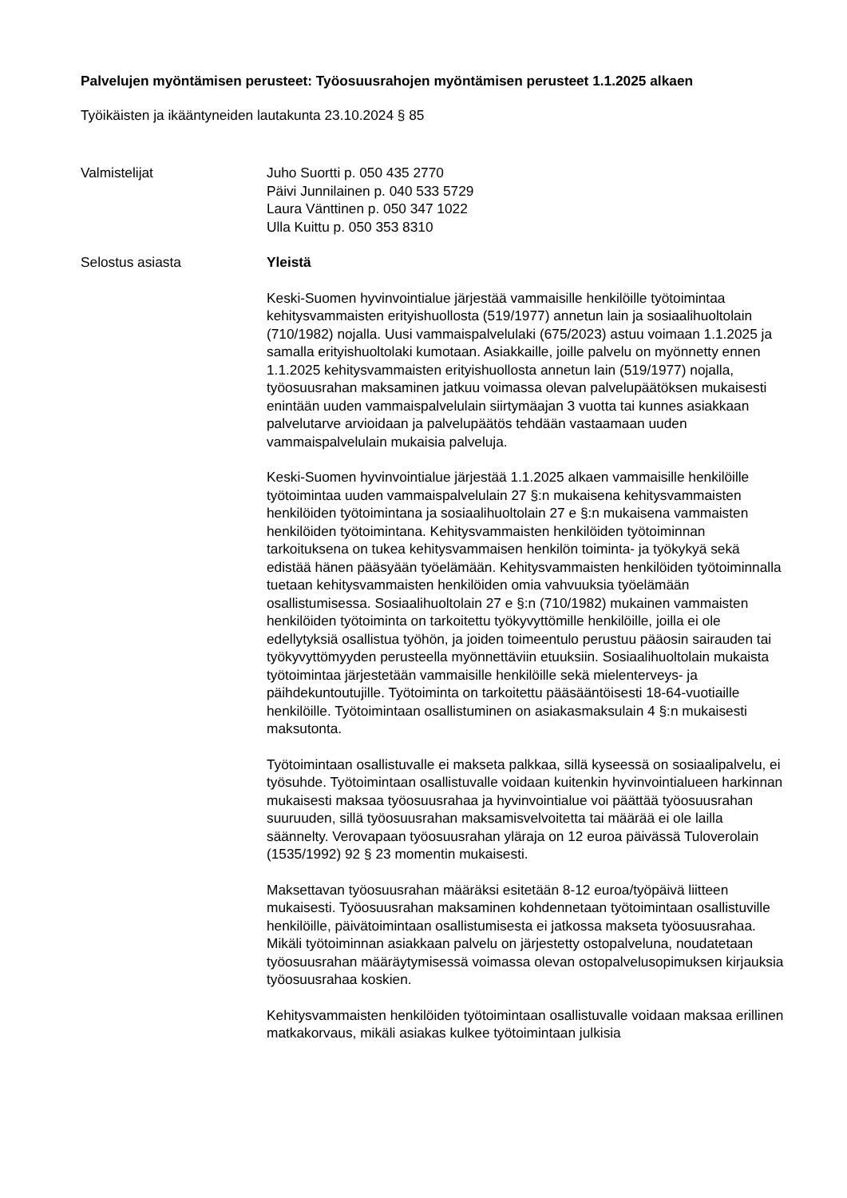Palvelujen myöntämisen perusteet: Työosuusrahojen myöntämisen perusteet 1.1.2025 alkaen
Työikäisten ja ikääntyneiden lautakunta 23.10.2024 § 85
Valmistelijat Juho Suortti p. 050 435 2770
Päivi Junnilainen p. 040 533 5729
Laura Vänttinen p. 050 347 1022
Ulla Kuittu p. 050 353 8310
Selostus asiasta Yleistä
Keski-Suomen hyvinvointialue järjestää vammaisille henkilöille työtoimintaa kehitysvammaisten erityishuollosta (519/1977) annetun lain ja sosiaalihuoltolain (710/1982) nojalla. Uusi vammaispalvelulaki (675/2023) astuu voimaan 1.1.2025 ja samalla erityishuoltolaki kumotaan. Asiakkaille, joille palvelu on myönnetty ennen 1.1.2025 kehitysvammaisten erityishuollosta annetun lain (519/1977) nojalla, työosuusrahan maksaminen jatkuu voimassa olevan palvelupäätöksen mukaisesti enintään uuden vammaispalvelulain siirtymäajan 3 vuotta tai kunnes asiakkaan palvelutarve arvioidaan ja palvelupäätös tehdään vastaamaan uuden vammaispalvelulain mukaisia palveluja.
Keski-Suomen hyvinvointialue järjestää 1.1.2025 alkaen vammaisille henkilöille työtoimintaa uuden vammaispalvelulain 27 §:n mukaisena kehitysvammaisten henkilöiden työtoimintana ja sosiaalihuoltolain 27 e §:n mukaisena vammaisten henkilöiden työtoimintana. Kehitysvammaisten henkilöiden työtoiminnan tarkoituksena on tukea kehitysvammaisen henkilön toiminta- ja työkykyä sekä edistää hänen pääsyään työelämään. Kehitysvammaisten henkilöiden työtoiminnalla tuetaan kehitysvammaisten henkilöiden omia vahvuuksia työelämään osallistumisessa. Sosiaalihuoltolain 27 e §:n (710/1982) mukainen vammaisten henkilöiden työtoiminta on tarkoitettu työkyvyttömille henkilöille, joilla ei ole edellytyksiä osallistua työhön, ja joiden toimeentulo perustuu pääosin sairauden tai työkyvyttömyyden perusteella myönnettäviin etuuksiin. Sosiaalihuoltolain mukaista työtoimintaa järjestetään vammaisille henkilöille sekä mielenterveys- ja päihdekuntoutujille. Työtoiminta on tarkoitettu pääsääntöisesti 18-64-vuotiaille henkilöille. Työtoimintaan osallistuminen on asiakasmaksulain 4 §:n mukaisesti maksutonta.
Työtoimintaan osallistuvalle ei makseta palkkaa, sillä kyseessä on sosiaalipalvelu, ei työsuhde. Työtoimintaan osallistuvalle voidaan kuitenkin hyvinvointialueen harkinnan mukaisesti maksaa työosuusrahaa ja hyvinvointialue voi päättää työosuusrahan suuruuden, sillä työosuusrahan maksamisvelvoitetta tai määrää ei ole lailla säännelty. Verovapaan työosuusrahan yläraja on 12 euroa päivässä Tuloverolain (1535/1992) 92 § 23 momentin mukaisesti.
Maksettavan työosuusrahan määräksi esitetään 8-12 euroa/työpäivä liitteen mukaisesti. Työosuusrahan maksaminen kohdennetaan työtoimintaan osallistuville henkilöille, päivätoimintaan osallistumisesta ei jatkossa makseta työosuusrahaa. Mikäli työtoiminnan asiakkaan palvelu on järjestetty ostopalveluna, noudatetaan työosuusrahan määräytymisessä voimassa olevan ostopalvelusopimuksen kirjauksia työosuusrahaa koskien.
Kehitysvammaisten henkilöiden työtoimintaan osallistuvalle voidaan maksaa erillinen matkakorvaus, mikäli asiakas kulkee työtoimintaan julkisia